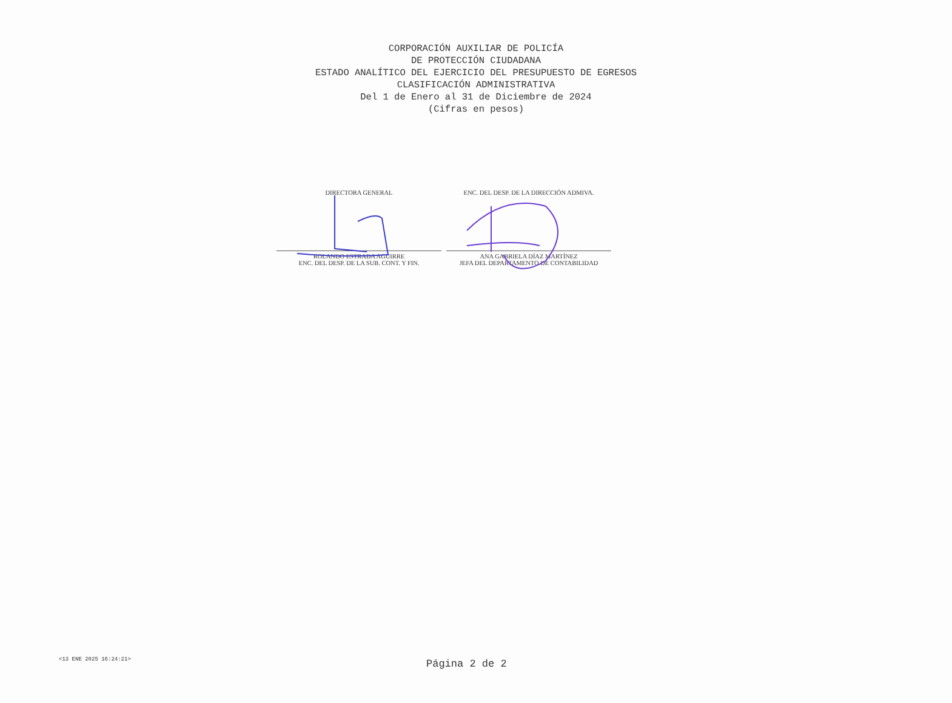CORPORACIÓN AUXILIAR DE POLICÍA
DE PROTECCIÓN CIUDADANA
ESTADO ANALÍTICO DEL EJERCICIO DEL PRESUPUESTO DE EGRESOS
CLASIFICACIÓN ADMINISTRATIVA
Del 1 de Enero al 31 de Diciembre de 2024
(Cifras en pesos)
DIRECTORA GENERAL
ROLANDO ESTRADA AGUIRRE
ENC. DEL DESP. DE LA SUB. CONT. Y FIN.
ENC. DEL DESP. DE LA DIRECCIÓN ADMIVA.
ANA GABRIELA DÍAZ MARTÍNEZ
JEFA DEL DEPARTAMENTO DE CONTABILIDAD
<13 ENE 2025 16:24:21> Página 2 de 2